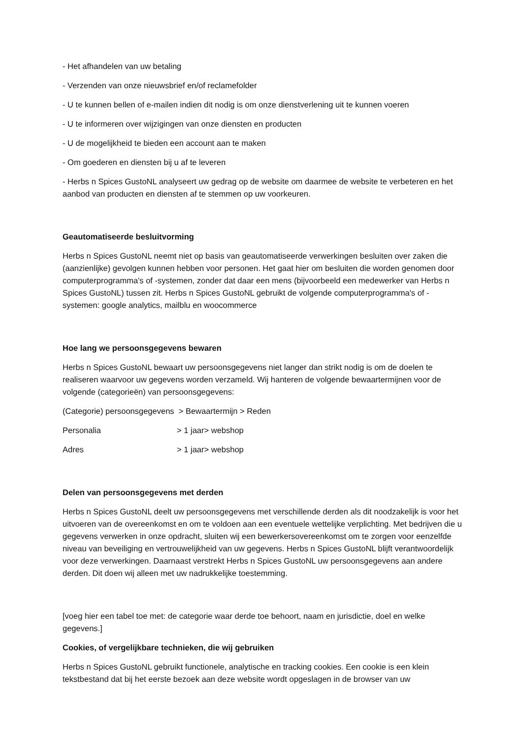- Het afhandelen van uw betaling
- Verzenden van onze nieuwsbrief en/of reclamefolder
- U te kunnen bellen of e-mailen indien dit nodig is om onze dienstverlening uit te kunnen voeren
- U te informeren over wijzigingen van onze diensten en producten
- U de mogelijkheid te bieden een account aan te maken
- Om goederen en diensten bij u af te leveren
- Herbs n Spices GustoNL analyseert uw gedrag op de website om daarmee de website te verbeteren en het aanbod van producten en diensten af te stemmen op uw voorkeuren.
Geautomatiseerde besluitvorming
Herbs n Spices GustoNL neemt niet op basis van geautomatiseerde verwerkingen besluiten over zaken die (aanzienlijke) gevolgen kunnen hebben voor personen. Het gaat hier om besluiten die worden genomen door computerprogramma's of -systemen, zonder dat daar een mens (bijvoorbeeld een medewerker van Herbs n Spices GustoNL) tussen zit. Herbs n Spices GustoNL gebruikt de volgende computerprogramma's of -systemen: google analytics, mailblu en woocommerce
Hoe lang we persoonsgegevens bewaren
Herbs n Spices GustoNL bewaart uw persoonsgegevens niet langer dan strikt nodig is om de doelen te realiseren waarvoor uw gegevens worden verzameld. Wij hanteren de volgende bewaartermijnen voor de volgende (categorieën) van persoonsgegevens:
(Categorie) persoonsgegevens > Bewaartermijn > Reden
Personalia > 1 jaar> webshop
Adres > 1 jaar> webshop
Delen van persoonsgegevens met derden
Herbs n Spices GustoNL deelt uw persoonsgegevens met verschillende derden als dit noodzakelijk is voor het uitvoeren van de overeenkomst en om te voldoen aan een eventuele wettelijke verplichting. Met bedrijven die u gegevens verwerken in onze opdracht, sluiten wij een bewerkersovereenkomst om te zorgen voor eenzelfde niveau van beveiliging en vertrouwelijkheid van uw gegevens. Herbs n Spices GustoNL blijft verantwoordelijk voor deze verwerkingen. Daarnaast verstrekt Herbs n Spices GustoNL uw persoonsgegevens aan andere derden. Dit doen wij alleen met uw nadrukkelijke toestemming.
[voeg hier een tabel toe met: de categorie waar derde toe behoort, naam en jurisdictie, doel en welke gegevens.]
Cookies, of vergelijkbare technieken, die wij gebruiken
Herbs n Spices GustoNL gebruikt functionele, analytische en tracking cookies. Een cookie is een klein tekstbestand dat bij het eerste bezoek aan deze website wordt opgeslagen in de browser van uw